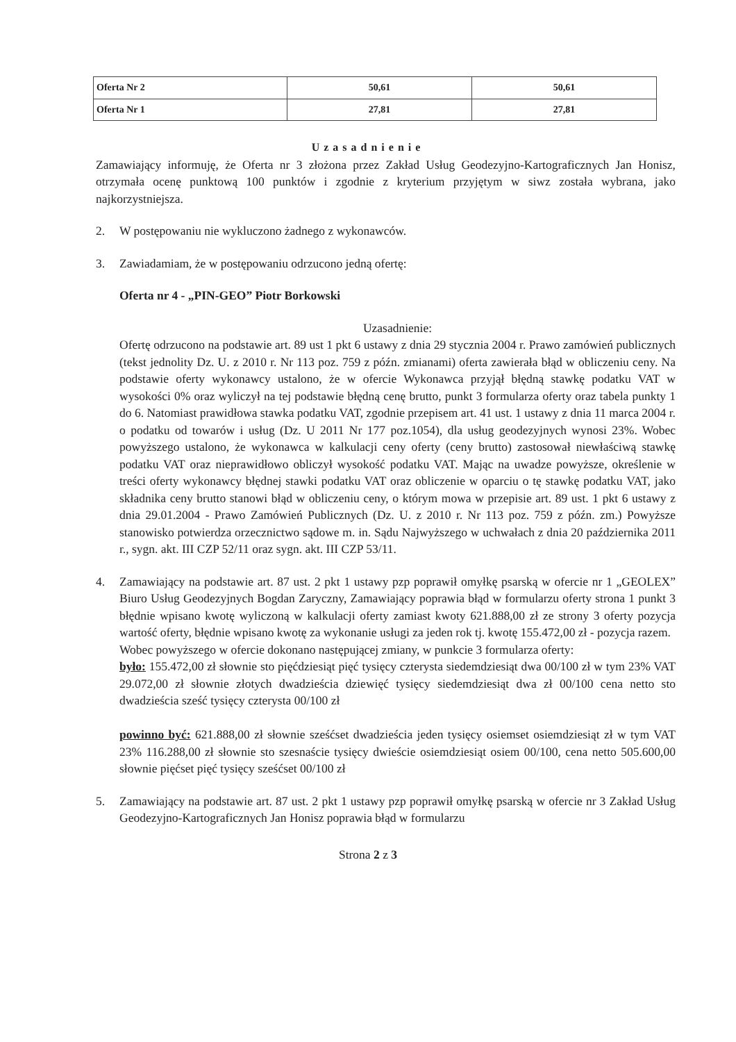| Oferta Nr 2 | 50,61 | 50,61 |
| Oferta Nr 1 | 27,81 | 27,81 |
Uzasadnienie
Zamawiający informuję, że Oferta nr 3 złożona przez Zakład Usług Geodezyjno-Kartograficznych Jan Honisz, otrzymała ocenę punktową 100 punktów i zgodnie z kryterium przyjętym w siwz została wybrana, jako najkorzystniejsza.
2. W postępowaniu nie wykluczono żadnego z wykonawców.
3. Zawiadamiam, że w postępowaniu odrzucono jedną ofertę:
Oferta nr 4 - „PIN-GEO” Piotr Borkowski
Uzasadnienie:
Ofertę odrzucono na podstawie art. 89 ust 1 pkt 6 ustawy z dnia 29 stycznia 2004 r. Prawo zamówień publicznych (tekst jednolity Dz. U. z 2010 r. Nr 113 poz. 759 z późn. zmianami) oferta zawierała błąd w obliczeniu ceny. Na podstawie oferty wykonawcy ustalono, że w ofercie Wykonawca przyjął błędną stawkę podatku VAT w wysokości 0% oraz wyliczył na tej podstawie błędną cenę brutto, punkt 3 formularza oferty oraz tabela punkty 1 do 6. Natomiast prawidłowa stawka podatku VAT, zgodnie przepisem art. 41 ust. 1 ustawy z dnia 11 marca 2004 r. o podatku od towarów i usług (Dz. U 2011 Nr 177 poz.1054), dla usług geodezyjnych wynosi 23%. Wobec powyższego ustalono, że wykonawca w kalkulacji ceny oferty (ceny brutto) zastosował niewłaściwą stawkę podatku VAT oraz nieprawidłowo obliczył wysokość podatku VAT. Mając na uwadze powyższe, określenie w treści oferty wykonawcy błędnej stawki podatku VAT oraz obliczenie w oparciu o tę stawkę podatku VAT, jako składnika ceny brutto stanowi błąd w obliczeniu ceny, o którym mowa w przepisie art. 89 ust. 1 pkt 6 ustawy z dnia 29.01.2004 - Prawo Zamówień Publicznych (Dz. U. z 2010 r. Nr 113 poz. 759 z późn. zm.) Powyższe stanowisko potwierdza orzecznictwo sądowe m. in. Sądu Najwyższego w uchwałach z dnia 20 października 2011 r., sygn. akt. III CZP 52/11 oraz sygn. akt. III CZP 53/11.
4. Zamawiający na podstawie art. 87 ust. 2 pkt 1 ustawy pzp poprawił omyłkę psarską w ofercie nr 1 „GEOLEX” Biuro Usług Geodezyjnych Bogdan Zaryczny, Zamawiający poprawia błąd w formularzu oferty strona 1 punkt 3 błędnie wpisano kwotę wyliczoną w kalkulacji oferty zamiast kwoty 621.888,00 zł ze strony 3 oferty pozycja wartość oferty, błędnie wpisano kwotę za wykonanie usługi za jeden rok tj. kwotę 155.472,00 zł - pozycja razem.
Wobec powyższego w ofercie dokonano następującej zmiany, w punkcie 3 formularza oferty:
było: 155.472,00 zł słownie sto pięćdziesiąt pięć tysięcy czterysta siedemdziesiąt dwa 00/100 zł w tym 23% VAT 29.072,00 zł słownie złotych dwadzieścia dziewięć tysięcy siedemdziesiąt dwa zł 00/100 cena netto sto dwadzieścia sześć tysięcy czterysta 00/100 zł
powinno być: 621.888,00 zł słownie sześćset dwadzieścia jeden tysięcy osiemset osiemdziesiąt zł w tym VAT 23% 116.288,00 zł słownie sto szesnaście tysięcy dwieście osiemdziesiąt osiem 00/100, cena netto 505.600,00 słownie pięćset pięć tysięcy sześćset 00/100 zł
5. Zamawiający na podstawie art. 87 ust. 2 pkt 1 ustawy pzp poprawił omyłkę psarską w ofercie nr 3 Zakład Usług Geodezyjno-Kartograficznych Jan Honisz poprawia błąd w formularzu
Strona 2 z 3